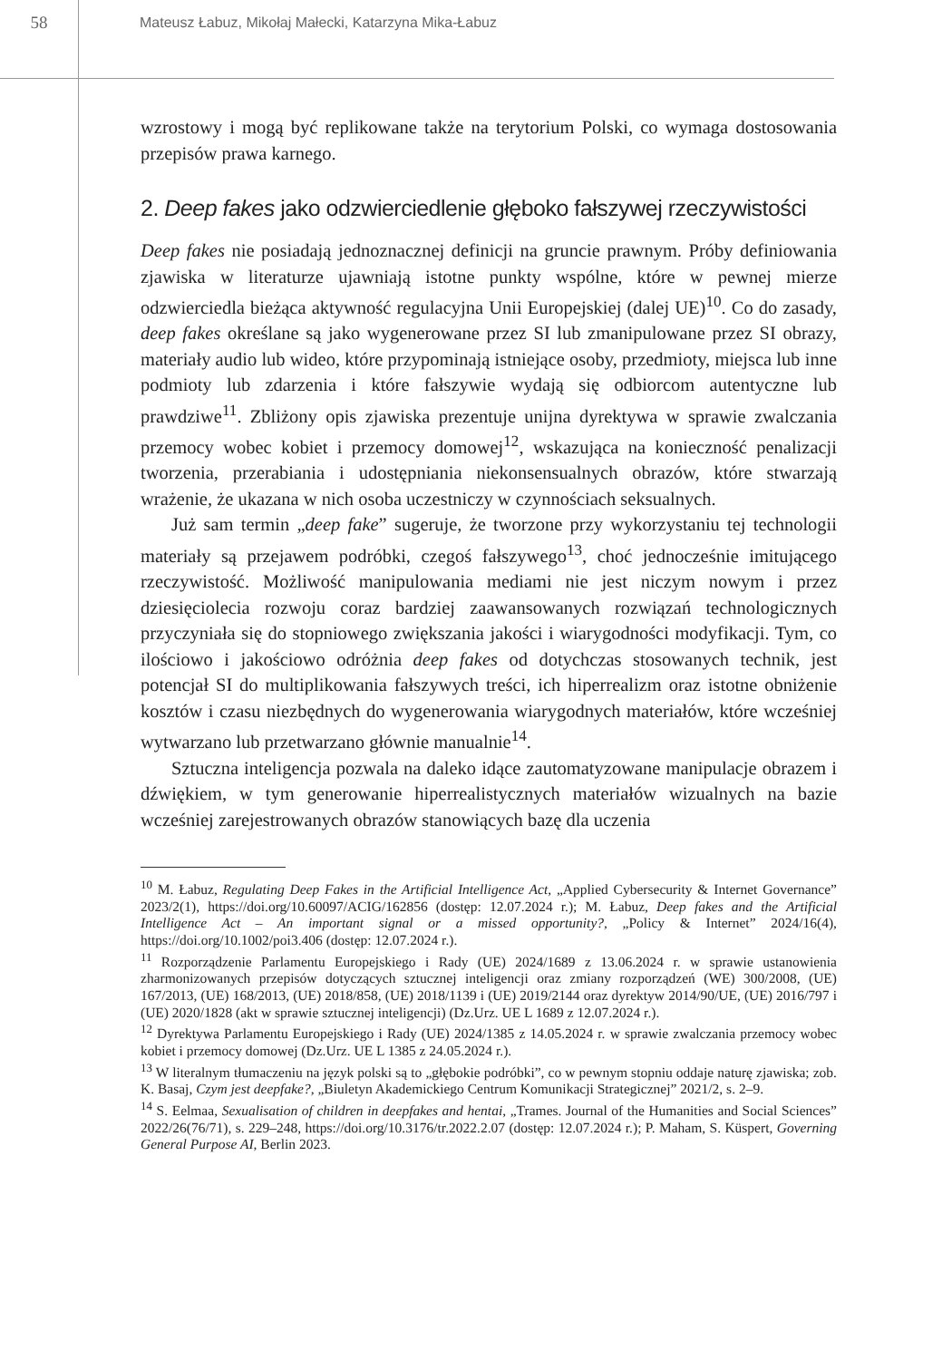58
Mateusz Łabuz, Mikołaj Małecki, Katarzyna Mika-Łabuz
wzrostowy i mogą być replikowane także na terytorium Polski, co wymaga dostosowania przepisów prawa karnego.
2. Deep fakes jako odzwierciedlenie głęboko fałszywej rzeczywistości
Deep fakes nie posiadają jednoznacznej definicji na gruncie prawnym. Próby definiowania zjawiska w literaturze ujawniają istotne punkty wspólne, które w pewnej mierze odzwierciedla bieżąca aktywność regulacyjna Unii Europejskiej (dalej UE)<sup>10</sup>. Co do zasady, deep fakes określane są jako wygenerowane przez SI lub zmanipulowane przez SI obrazy, materiały audio lub wideo, które przypominają istniejące osoby, przedmioty, miejsca lub inne podmioty lub zdarzenia i które fałszywie wydają się odbiorcom autentyczne lub prawdziwe<sup>11</sup>. Zbliżony opis zjawiska prezentuje unijna dyrektywa w sprawie zwalczania przemocy wobec kobiet i przemocy domowej<sup>12</sup>, wskazująca na konieczność penalizacji tworzenia, przerabiania i udostępniania niekonsensualnych obrazów, które stwarzają wrażenie, że ukazana w nich osoba uczestniczy w czynnościach seksualnych.
Już sam termin „deep fake” sugeruje, że tworzone przy wykorzystaniu tej technologii materiały są przejawem podróbki, czegoś fałszywego<sup>13</sup>, choć jednocześnie imitującego rzeczywistość. Możliwość manipulowania mediami nie jest niczym nowym i przez dziesięciolecia rozwoju coraz bardziej zaawansowanych rozwiązań technologicznych przyczyniała się do stopniowego zwiększania jakości i wiarygodności modyfikacji. Tym, co ilościowo i jakościowo odróżnia deep fakes od dotychczas stosowanych technik, jest potencjał SI do multiplikowania fałszywych treści, ich hiperrealizm oraz istotne obniżenie kosztów i czasu niezbędnych do wygenerowania wiarygodnych materiałów, które wcześniej wytwarzano lub przetwarzano głównie manualnie<sup>14</sup>.
Sztuczna inteligencja pozwala na daleko idące zautomatyzowane manipulacje obrazem i dźwiękiem, w tym generowanie hiperrealistycznych materiałów wizualnych na bazie wcześniej zarejestrowanych obrazów stanowiących bazę dla uczenia
<sup>10</sup> M. Łabuz, Regulating Deep Fakes in the Artificial Intelligence Act, „Applied Cybersecurity & Internet Governance” 2023/2(1), https://doi.org/10.60097/ACIG/162856 (dostęp: 12.07.2024 r.); M. Łabuz, Deep fakes and the Artificial Intelligence Act – An important signal or a missed opportunity?, „Policy & Internet” 2024/16(4), https://doi.org/10.1002/poi3.406 (dostęp: 12.07.2024 r.).
<sup>11</sup> Rozporządzenie Parlamentu Europejskiego i Rady (UE) 2024/1689 z 13.06.2024 r. w sprawie ustanowienia zharmonizowanych przepisów dotyczących sztucznej inteligencji oraz zmiany rozporządzeń (WE) 300/2008, (UE) 167/2013, (UE) 168/2013, (UE) 2018/858, (UE) 2018/1139 i (UE) 2019/2144 oraz dyrektyw 2014/90/UE, (UE) 2016/797 i (UE) 2020/1828 (akt w sprawie sztucznej inteligencji) (Dz.Urz. UE L 1689 z 12.07.2024 r.).
<sup>12</sup> Dyrektywa Parlamentu Europejskiego i Rady (UE) 2024/1385 z 14.05.2024 r. w sprawie zwalczania przemocy wobec kobiet i przemocy domowej (Dz.Urz. UE L 1385 z 24.05.2024 r.).
<sup>13</sup> W literalnym tłumaczeniu na język polski są to „głębokie podróbki”, co w pewnym stopniu oddaje naturę zjawiska; zob. K. Basaj, Czym jest deepfake?, „Biuletyn Akademickiego Centrum Komunikacji Strategicznej” 2021/2, s. 2–9.
<sup>14</sup> S. Eelmaa, Sexualisation of children in deepfakes and hentai, „Trames. Journal of the Humanities and Social Sciences” 2022/26(76/71), s. 229–248, https://doi.org/10.3176/tr.2022.2.07 (dostęp: 12.07.2024 r.); P. Maham, S. Küspert, Governing General Purpose AI, Berlin 2023.